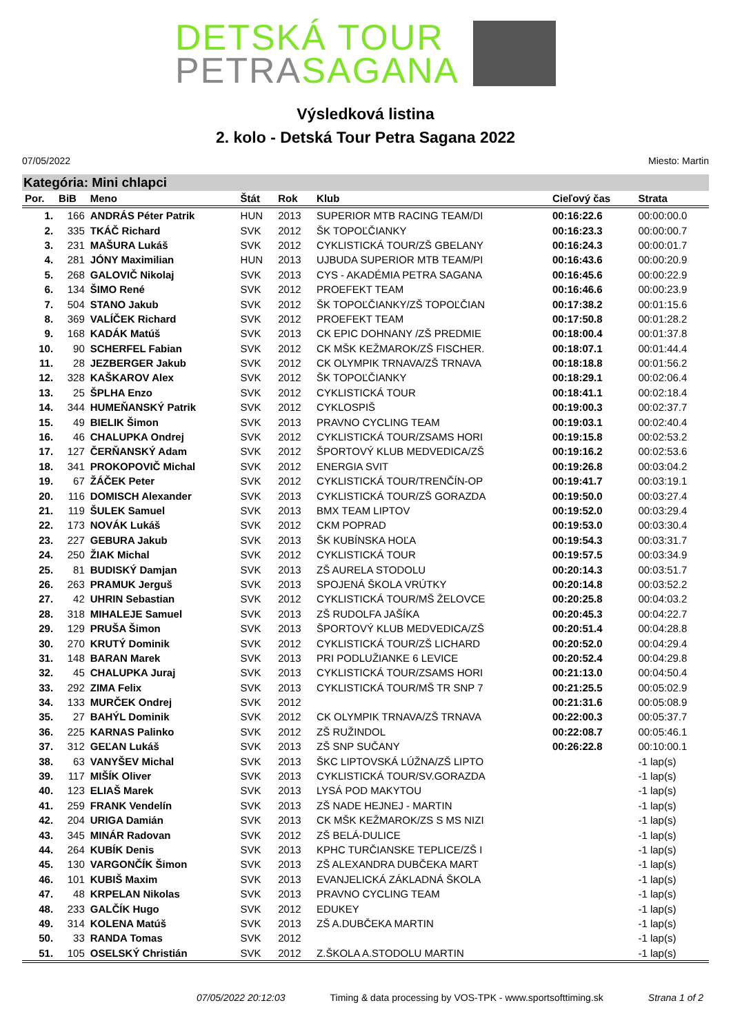DETSKÁ TOUR
PETRASAGANA
Výsledková listina
2. kolo - Detská Tour Petra Sagana 2022
07/05/2022 Miesto: Martin
Kategória: Mini chlapci
| Por. | BiB | Meno | Štát | Rok | Klub | Cieľový čas | Strata |
| --- | --- | --- | --- | --- | --- | --- | --- |
| 1. | 166 | ANDRÁS Péter Patrik | HUN | 2013 | SUPERIOR MTB RACING TEAM/DI | 00:16:22.6 | 00:00:00.0 |
| 2. | 335 | TKÁČ Richard | SVK | 2012 | ŠK TOPOĽČIANKY | 00:16:23.3 | 00:00:00.7 |
| 3. | 231 | MAŠURA Lukáš | SVK | 2012 | CYKLISTICKÁ TOUR/ZŠ GBELANY | 00:16:24.3 | 00:00:01.7 |
| 4. | 281 | JÓNY Maximilian | HUN | 2013 | UJBUDA SUPERIOR MTB TEAM/PI | 00:16:43.6 | 00:00:20.9 |
| 5. | 268 | GALOVIČ Nikolaj | SVK | 2013 | CYS - AKADÉMIA PETRA SAGANA | 00:16:45.6 | 00:00:22.9 |
| 6. | 134 | ŠIMO René | SVK | 2012 | PROEFEKT TEAM | 00:16:46.6 | 00:00:23.9 |
| 7. | 504 | STANO Jakub | SVK | 2012 | ŠK TOPOĽČIANKY/ZŠ TOPOĽČIAN | 00:17:38.2 | 00:01:15.6 |
| 8. | 369 | VALÍČEK Richard | SVK | 2012 | PROEFEKT TEAM | 00:17:50.8 | 00:01:28.2 |
| 9. | 168 | KADÁK Matúš | SVK | 2013 | CK EPIC DOHNANY /ZŠ PREDMIE | 00:18:00.4 | 00:01:37.8 |
| 10. | 90 | SCHERFEL Fabian | SVK | 2012 | CK MŠK KEŽMAROK/ZŠ FISCHER. | 00:18:07.1 | 00:01:44.4 |
| 11. | 28 | JEZBERGER Jakub | SVK | 2012 | CK OLYMPIK TRNAVA/ZŠ TRNAVA | 00:18:18.8 | 00:01:56.2 |
| 12. | 328 | KAŠKAROV Alex | SVK | 2012 | ŠK TOPOĽČIANKY | 00:18:29.1 | 00:02:06.4 |
| 13. | 25 | ŠPLHA Enzo | SVK | 2012 | CYKLISTICKÁ TOUR | 00:18:41.1 | 00:02:18.4 |
| 14. | 344 | HUMEŇANSKÝ Patrik | SVK | 2012 | CYKLOSPIŠ | 00:19:00.3 | 00:02:37.7 |
| 15. | 49 | BIELIK Šimon | SVK | 2013 | PRAVNO CYCLING TEAM | 00:19:03.1 | 00:02:40.4 |
| 16. | 46 | CHALUPKA Ondrej | SVK | 2012 | CYKLISTICKÁ TOUR/ZSAMS HORI | 00:19:15.8 | 00:02:53.2 |
| 17. | 127 | ČERŇANSKÝ Adam | SVK | 2012 | ŠPORTOVÝ KLUB MEDVEDICA/ZŠ | 00:19:16.2 | 00:02:53.6 |
| 18. | 341 | PROKOPOVIČ Michal | SVK | 2012 | ENERGIA SVIT | 00:19:26.8 | 00:03:04.2 |
| 19. | 67 | ŽÁČEK Peter | SVK | 2012 | CYKLISTICKÁ TOUR/TRENČÍN-OP | 00:19:41.7 | 00:03:19.1 |
| 20. | 116 | DOMISCH Alexander | SVK | 2013 | CYKLISTICKÁ TOUR/ZŠ GORAZDA | 00:19:50.0 | 00:03:27.4 |
| 21. | 119 | ŠULEK Samuel | SVK | 2013 | BMX TEAM LIPTOV | 00:19:52.0 | 00:03:29.4 |
| 22. | 173 | NOVÁK Lukáš | SVK | 2012 | CKM POPRAD | 00:19:53.0 | 00:03:30.4 |
| 23. | 227 | GEBURA Jakub | SVK | 2013 | ŠK KUBÍNSKA HOĽA | 00:19:54.3 | 00:03:31.7 |
| 24. | 250 | ŽIAK Michal | SVK | 2012 | CYKLISTICKÁ TOUR | 00:19:57.5 | 00:03:34.9 |
| 25. | 81 | BUDISKÝ Damjan | SVK | 2013 | ZŠ AURELA STODOLU | 00:20:14.3 | 00:03:51.7 |
| 26. | 263 | PRAMUK Jerguš | SVK | 2013 | SPOJENÁ ŠKOLA VRÚTKY | 00:20:14.8 | 00:03:52.2 |
| 27. | 42 | UHRIN Sebastian | SVK | 2012 | CYKLISTICKÁ TOUR/MŠ ŽELOVCE | 00:20:25.8 | 00:04:03.2 |
| 28. | 318 | MIHALEJE Samuel | SVK | 2013 | ZŠ RUDOLFA JAŠÍKA | 00:20:45.3 | 00:04:22.7 |
| 29. | 129 | PRUŠA Šimon | SVK | 2013 | ŠPORTOVÝ KLUB MEDVEDICA/ZŠ | 00:20:51.4 | 00:04:28.8 |
| 30. | 270 | KRUTÝ Dominik | SVK | 2012 | CYKLISTICKÁ TOUR/ZŠ LICHARD | 00:20:52.0 | 00:04:29.4 |
| 31. | 148 | BARAN Marek | SVK | 2013 | PRI PODLUŽIANKE 6 LEVICE | 00:20:52.4 | 00:04:29.8 |
| 32. | 45 | CHALUPKA Juraj | SVK | 2013 | CYKLISTICKÁ TOUR/ZSAMS HORI | 00:21:13.0 | 00:04:50.4 |
| 33. | 292 | ZIMA Felix | SVK | 2013 | CYKLISTICKÁ TOUR/MŠ TR SNP 7 | 00:21:25.5 | 00:05:02.9 |
| 34. | 133 | MURČEK Ondrej | SVK | 2012 | | 00:21:31.6 | 00:05:08.9 |
| 35. | 27 | BAHÝL Dominik | SVK | 2012 | CK OLYMPIK TRNAVA/ZŠ TRNAVA | 00:22:00.3 | 00:05:37.7 |
| 36. | 225 | KARNAS Palinko | SVK | 2012 | ZŠ RUŽINDOL | 00:22:08.7 | 00:05:46.1 |
| 37. | 312 | GEĽAN Lukáš | SVK | 2013 | ZŠ SNP SUČANY | 00:26:22.8 | 00:10:00.1 |
| 38. | 63 | VANYŠEV Michal | SVK | 2013 | ŠKC LIPTOVSKÁ LÚŽNA/ZŠ LIPTO | | -1 lap(s) |
| 39. | 117 | MIŠÍK Oliver | SVK | 2013 | CYKLISTICKÁ TOUR/SV.GORAZDA | | -1 lap(s) |
| 40. | 123 | ELIAŠ Marek | SVK | 2013 | LYSÁ POD MAKYTOU | | -1 lap(s) |
| 41. | 259 | FRANK Vendelín | SVK | 2013 | ZŠ NADE HEJNEJ - MARTIN | | -1 lap(s) |
| 42. | 204 | URIGA Damián | SVK | 2013 | CK MŠK KEŽMAROK/ZS S MS NIZI | | -1 lap(s) |
| 43. | 345 | MINÁR Radovan | SVK | 2012 | ZŠ BELÁ-DULICE | | -1 lap(s) |
| 44. | 264 | KUBÍK Denis | SVK | 2013 | KPHC TURČIANSKE TEPLICE/ZŠ I | | -1 lap(s) |
| 45. | 130 | VARGONČÍK Šimon | SVK | 2013 | ZŠ ALEXANDRA DUBČEKA MART | | -1 lap(s) |
| 46. | 101 | KUBIŠ Maxim | SVK | 2013 | EVANJELICKÁ ZÁKLADNÁ ŠKOLA | | -1 lap(s) |
| 47. | 48 | KRPELAN Nikolas | SVK | 2013 | PRAVNO CYCLING TEAM | | -1 lap(s) |
| 48. | 233 | GALČÍK Hugo | SVK | 2012 | EDUKEY | | -1 lap(s) |
| 49. | 314 | KOLENA Matúš | SVK | 2013 | ZŠ A.DUBČEKA MARTIN | | -1 lap(s) |
| 50. | 33 | RANDA Tomas | SVK | 2012 | | | -1 lap(s) |
| 51. | 105 | OSELSKÝ Christián | SVK | 2012 | Z.ŠKOLA A.STODOLU MARTIN | | -1 lap(s) |
07/05/2022 20:12:03 Timing & data processing by VOS-TPK - www.sportsofttiming.sk Strana 1 of 2